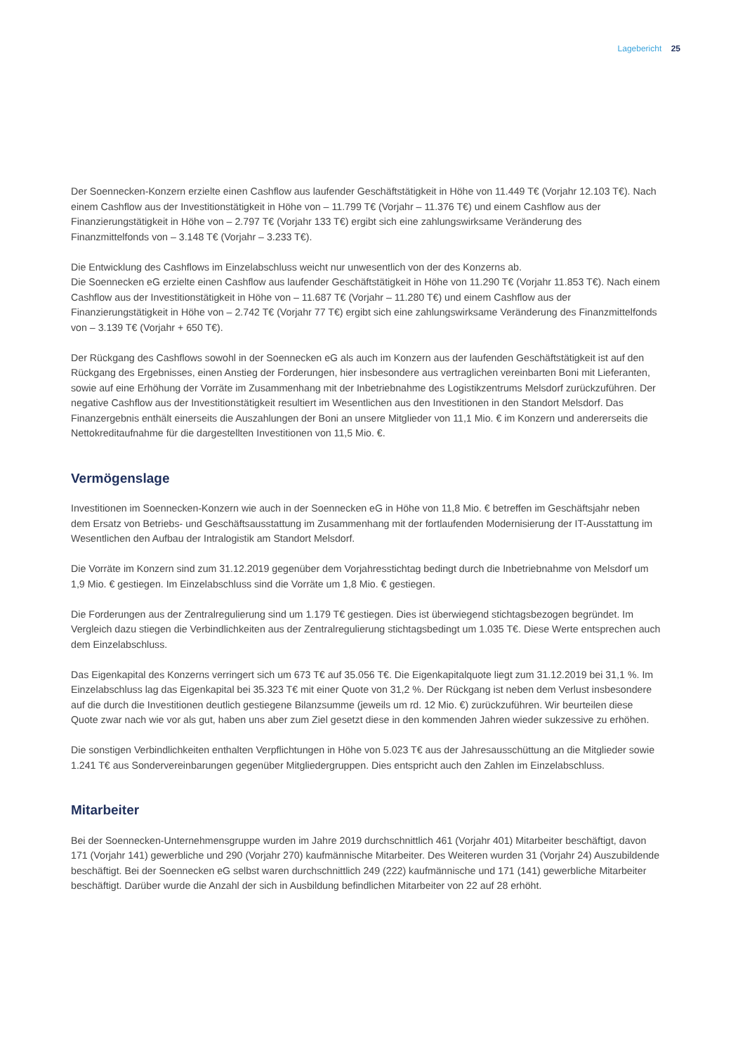Lagebericht 25
Der Soennecken-Konzern erzielte einen Cashflow aus laufender Geschäftstätigkeit in Höhe von 11.449 T€ (Vorjahr 12.103 T€). Nach einem Cashflow aus der Investitionstätigkeit in Höhe von – 11.799 T€ (Vorjahr – 11.376 T€) und einem Cashflow aus der Finanzierungstätigkeit in Höhe von – 2.797 T€ (Vorjahr 133 T€) ergibt sich eine zahlungswirksame Veränderung des Finanzmittelfonds von – 3.148 T€ (Vorjahr – 3.233 T€).
Die Entwicklung des Cashflows im Einzelabschluss weicht nur unwesentlich von der des Konzerns ab.
Die Soennecken eG erzielte einen Cashflow aus laufender Geschäftstätigkeit in Höhe von 11.290 T€ (Vorjahr 11.853 T€). Nach einem Cashflow aus der Investitionstätigkeit in Höhe von – 11.687 T€ (Vorjahr – 11.280 T€) und einem Cashflow aus der Finanzierungstätigkeit in Höhe von – 2.742 T€ (Vorjahr 77 T€) ergibt sich eine zahlungswirksame Veränderung des Finanzmittelfonds von – 3.139 T€ (Vorjahr + 650 T€).
Der Rückgang des Cashflows sowohl in der Soennecken eG als auch im Konzern aus der laufenden Geschäftstätigkeit ist auf den Rückgang des Ergebnisses, einen Anstieg der Forderungen, hier insbesondere aus vertraglichen vereinbarten Boni mit Lieferanten, sowie auf eine Erhöhung der Vorräte im Zusammenhang mit der Inbetriebnahme des Logistikzentrums Melsdorf zurückzuführen. Der negative Cashflow aus der Investitionstätigkeit resultiert im Wesentlichen aus den Investitionen in den Standort Melsdorf. Das Finanzergebnis enthält einerseits die Auszahlungen der Boni an unsere Mitglieder von 11,1 Mio. € im Konzern und andererseits die Nettokreditaufnahme für die dargestellten Investitionen von 11,5 Mio. €.
Vermögenslage
Investitionen im Soennecken-Konzern wie auch in der Soennecken eG in Höhe von 11,8 Mio. € betreffen im Geschäftsjahr neben dem Ersatz von Betriebs- und Geschäftsausstattung im Zusammenhang mit der fortlaufenden Modernisierung der IT-Ausstattung im Wesentlichen den Aufbau der Intralogistik am Standort Melsdorf.
Die Vorräte im Konzern sind zum 31.12.2019 gegenüber dem Vorjahresstichtag bedingt durch die Inbetriebnahme von Melsdorf um 1,9 Mio. € gestiegen. Im Einzelabschluss sind die Vorräte um 1,8 Mio. € gestiegen.
Die Forderungen aus der Zentralregulierung sind um 1.179 T€ gestiegen. Dies ist überwiegend stichtagsbezogen begründet. Im Vergleich dazu stiegen die Verbindlichkeiten aus der Zentralregulierung stichtagsbedingt um 1.035 T€. Diese Werte entsprechen auch dem Einzelabschluss.
Das Eigenkapital des Konzerns verringert sich um 673 T€ auf 35.056 T€. Die Eigenkapitalquote liegt zum 31.12.2019 bei 31,1 %. Im Einzelabschluss lag das Eigenkapital bei 35.323 T€ mit einer Quote von 31,2 %. Der Rückgang ist neben dem Verlust insbesondere auf die durch die Investitionen deutlich gestiegene Bilanzsumme (jeweils um rd. 12 Mio. €) zurückzuführen. Wir beurteilen diese Quote zwar nach wie vor als gut, haben uns aber zum Ziel gesetzt diese in den kommenden Jahren wieder sukzessive zu erhöhen.
Die sonstigen Verbindlichkeiten enthalten Verpflichtungen in Höhe von 5.023 T€ aus der Jahresausschüttung an die Mitglieder sowie 1.241 T€ aus Sondervereinbarungen gegenüber Mitgliedergruppen. Dies entspricht auch den Zahlen im Einzelabschluss.
Mitarbeiter
Bei der Soennecken-Unternehmensgruppe wurden im Jahre 2019 durchschnittlich 461 (Vorjahr 401) Mitarbeiter beschäftigt, davon 171 (Vorjahr 141) gewerbliche und 290 (Vorjahr 270) kaufmännische Mitarbeiter. Des Weiteren wurden 31 (Vorjahr 24) Auszubildende beschäftigt. Bei der Soennecken eG selbst waren durchschnittlich 249 (222) kaufmännische und 171 (141) gewerbliche Mitarbeiter beschäftigt. Darüber wurde die Anzahl der sich in Ausbildung befindlichen Mitarbeiter von 22 auf 28 erhöht.